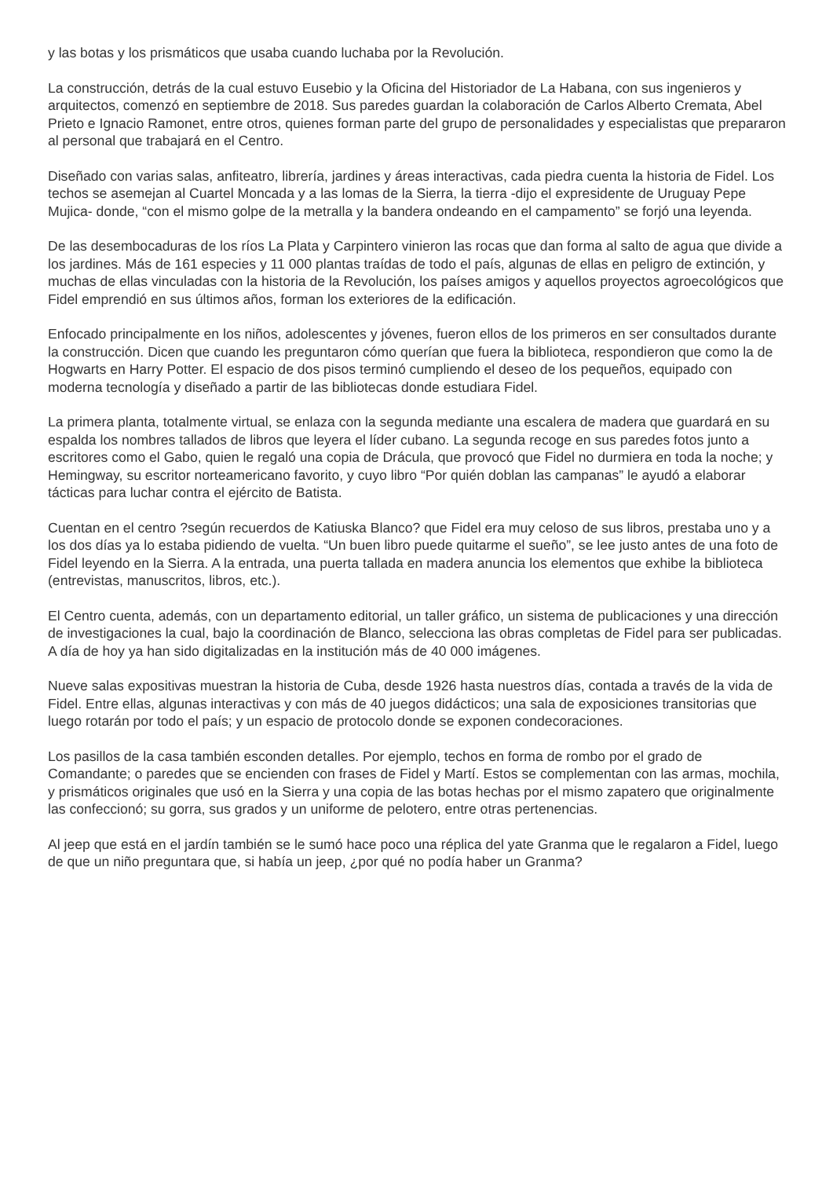y las botas y los prismáticos que usaba cuando luchaba por la Revolución.
La construcción, detrás de la cual estuvo Eusebio y la Oficina del Historiador de La Habana, con sus ingenieros y arquitectos, comenzó en septiembre de 2018. Sus paredes guardan la colaboración de Carlos Alberto Cremata, Abel Prieto e Ignacio Ramonet, entre otros, quienes forman parte del grupo de personalidades y especialistas que prepararon al personal que trabajará en el Centro.
Diseñado con varias salas, anfiteatro, librería, jardines y áreas interactivas, cada piedra cuenta la historia de Fidel. Los techos se asemejan al Cuartel Moncada y a las lomas de la Sierra, la tierra -dijo el expresidente de Uruguay Pepe Mujica- donde, “con el mismo golpe de la metralla y la bandera ondeando en el campamento” se forjó una leyenda.
De las desembocaduras de los ríos La Plata y Carpintero vinieron las rocas que dan forma al salto de agua que divide a los jardines. Más de 161 especies y 11 000 plantas traídas de todo el país, algunas de ellas en peligro de extinción, y muchas de ellas vinculadas con la historia de la Revolución, los países amigos y aquellos proyectos agroecológicos que Fidel emprendió en sus últimos años, forman los exteriores de la edificación.
Enfocado principalmente en los niños, adolescentes y jóvenes, fueron ellos de los primeros en ser consultados durante la construcción. Dicen que cuando les preguntaron cómo querían que fuera la biblioteca, respondieron que como la de Hogwarts en Harry Potter. El espacio de dos pisos terminó cumpliendo el deseo de los pequeños, equipado con moderna tecnología y diseñado a partir de las bibliotecas donde estudiara Fidel.
La primera planta, totalmente virtual, se enlaza con la segunda mediante una escalera de madera que guardará en su espalda los nombres tallados de libros que leyera el líder cubano. La segunda recoge en sus paredes fotos junto a escritores como el Gabo, quien le regaló una copia de Drácula, que provocó que Fidel no durmiera en toda la noche; y Hemingway, su escritor norteamericano favorito, y cuyo libro “Por quién doblan las campanas” le ayudó a elaborar tácticas para luchar contra el ejército de Batista.
Cuentan en el centro ?según recuerdos de Katiuska Blanco? que Fidel era muy celoso de sus libros, prestaba uno y a los dos días ya lo estaba pidiendo de vuelta. “Un buen libro puede quitarme el sueño”, se lee justo antes de una foto de Fidel leyendo en la Sierra. A la entrada, una puerta tallada en madera anuncia los elementos que exhibe la biblioteca (entrevistas, manuscritos, libros, etc.).
El Centro cuenta, además, con un departamento editorial, un taller gráfico, un sistema de publicaciones y una dirección de investigaciones la cual, bajo la coordinación de Blanco, selecciona las obras completas de Fidel para ser publicadas. A día de hoy ya han sido digitalizadas en la institución más de 40 000 imágenes.
Nueve salas expositivas muestran la historia de Cuba, desde 1926 hasta nuestros días, contada a través de la vida de Fidel. Entre ellas, algunas interactivas y con más de 40 juegos didácticos; una sala de exposiciones transitorias que luego rotarán por todo el país; y un espacio de protocolo donde se exponen condecoraciones.
Los pasillos de la casa también esconden detalles. Por ejemplo, techos en forma de rombo por el grado de Comandante; o paredes que se encienden con frases de Fidel y Martí. Estos se complementan con las armas, mochila, y prismáticos originales que usó en la Sierra y una copia de las botas hechas por el mismo zapatero que originalmente las confeccionó; su gorra, sus grados y un uniforme de pelotero, entre otras pertenencias.
Al jeep que está en el jardín también se le sumó hace poco una réplica del yate Granma que le regalaron a Fidel, luego de que un niño preguntara que, si había un jeep, ¿por qué no podía haber un Granma?